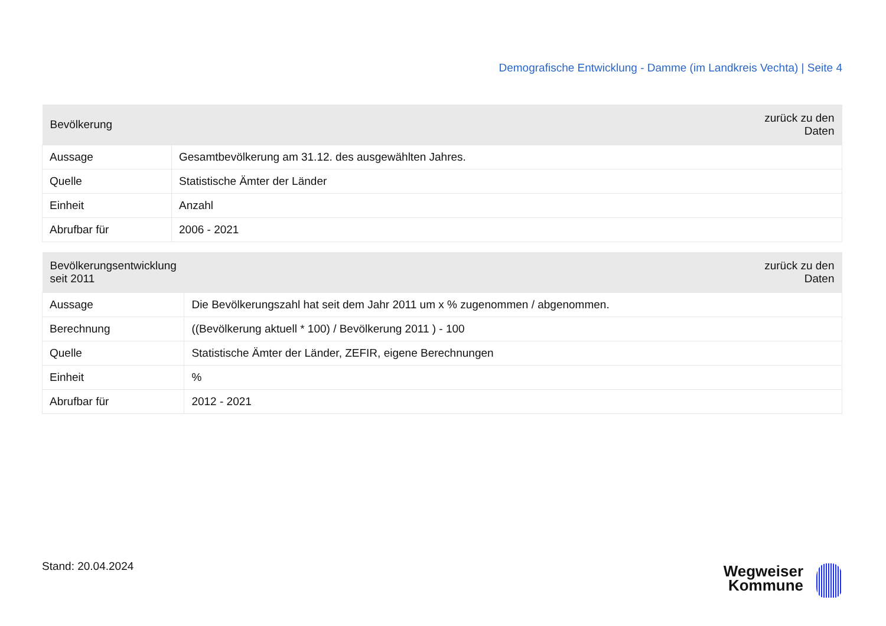Demografische Entwicklung - Damme (im Landkreis Vechta) | Seite 4
| Bevölkerung | zurück zu den Daten |
| --- | --- |
| Aussage | Gesamtbevölkerung am 31.12. des ausgewählten Jahres. |
| Quelle | Statistische Ämter der Länder |
| Einheit | Anzahl |
| Abrufbar für | 2006 - 2021 |
| Bevölkerungsentwicklung seit 2011 | zurück zu den Daten |
| --- | --- |
| Aussage | Die Bevölkerungszahl hat seit dem Jahr 2011 um x % zugenommen / abgenommen. |
| Berechnung | ((Bevölkerung aktuell * 100) / Bevölkerung 2011 ) - 100 |
| Quelle | Statistische Ämter der Länder, ZEFIR, eigene Berechnungen |
| Einheit | % |
| Abrufbar für | 2012 - 2021 |
Stand: 20.04.2024
Wegweiser
Kommune